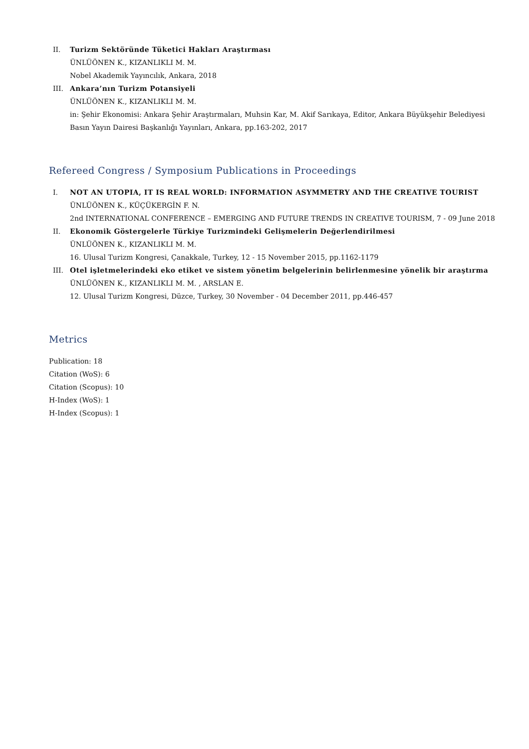II. Turizm Sektöründe Tüketici Hakları Araştırması
ÜNLÜÖNEN K., KIZANLIKLI M. M.
Nobel Akademik Yayıncılık, Ankara, 2018
III. Ankara’nın Turizm Potansiyeli
ÜNLÜÖNEN K., KIZANLIKLI M. M.
in: Şehir Ekonomisi: Ankara Şehir Araştırmaları, Muhsin Kar, M. Akif Sarıkaya, Editor, Ankara Büyükşehir Belediyesi Basın Yayın Dairesi Başkanlığı Yayınları, Ankara, pp.163-202, 2017
Refereed Congress / Symposium Publications in Proceedings
I. NOT AN UTOPIA, IT IS REAL WORLD: INFORMATION ASYMMETRY AND THE CREATIVE TOURIST
ÜNLÜÖNEN K., KÜÇÜKERGİN F. N.
2nd INTERNATIONAL CONFERENCE – EMERGING AND FUTURE TRENDS IN CREATIVE TOURISM, 7 - 09 June 2018
II. Ekonomik Göstergelerle Türkiye Turizmindeki Gelişmelerin Değerlendirilmesi
ÜNLÜÖNEN K., KIZANLIKLI M. M.
16. Ulusal Turizm Kongresi, Çanakkale, Turkey, 12 - 15 November 2015, pp.1162-1179
III. Otel işletmelerindeki eko etiket ve sistem yönetim belgelerinin belirlenmesine yönelik bir araştırma
ÜNLÜÖNEN K., KIZANLIKLI M. M. , ARSLAN E.
12. Ulusal Turizm Kongresi, Düzce, Turkey, 30 November - 04 December 2011, pp.446-457
Metrics
Publication: 18
Citation (WoS): 6
Citation (Scopus): 10
H-Index (WoS): 1
H-Index (Scopus): 1